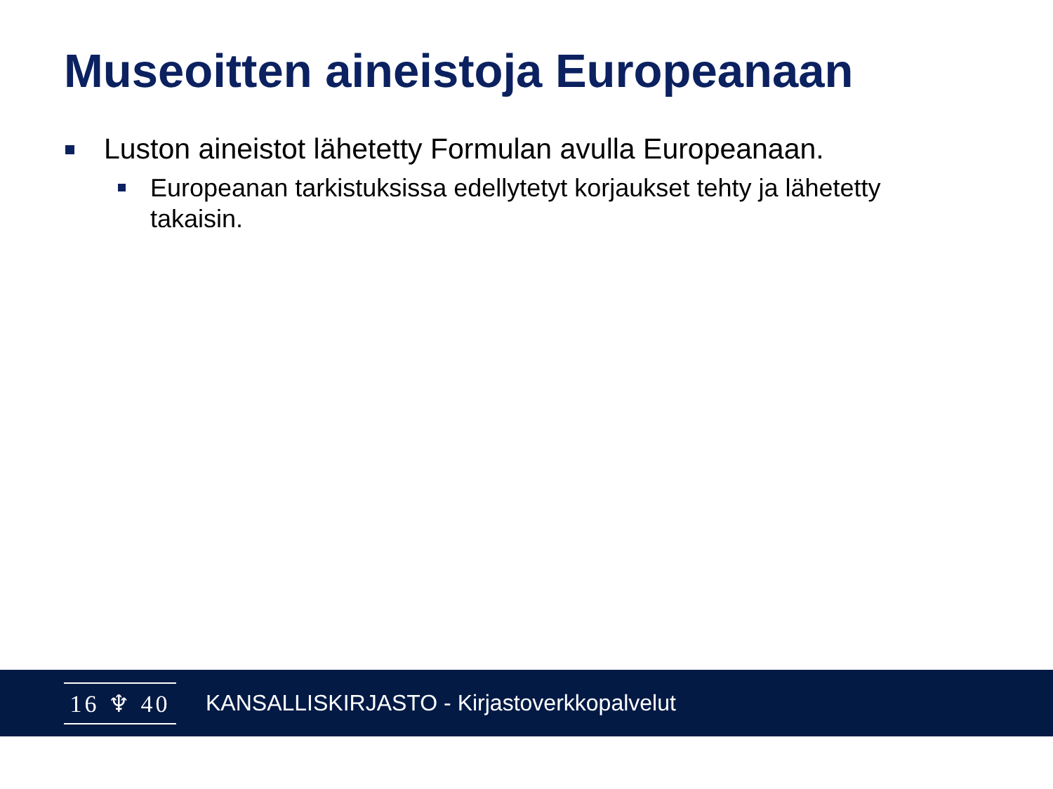Museoitten aineistoja Europeanaan
Luston aineistot lähetetty Formulan avulla Europeanaan.
Europeanan tarkistuksissa edellytetyt korjaukset tehty ja lähetetty takaisin.
16 ♆ 40
KANSALLISKIRJASTO - Kirjastoverkkopalvelut